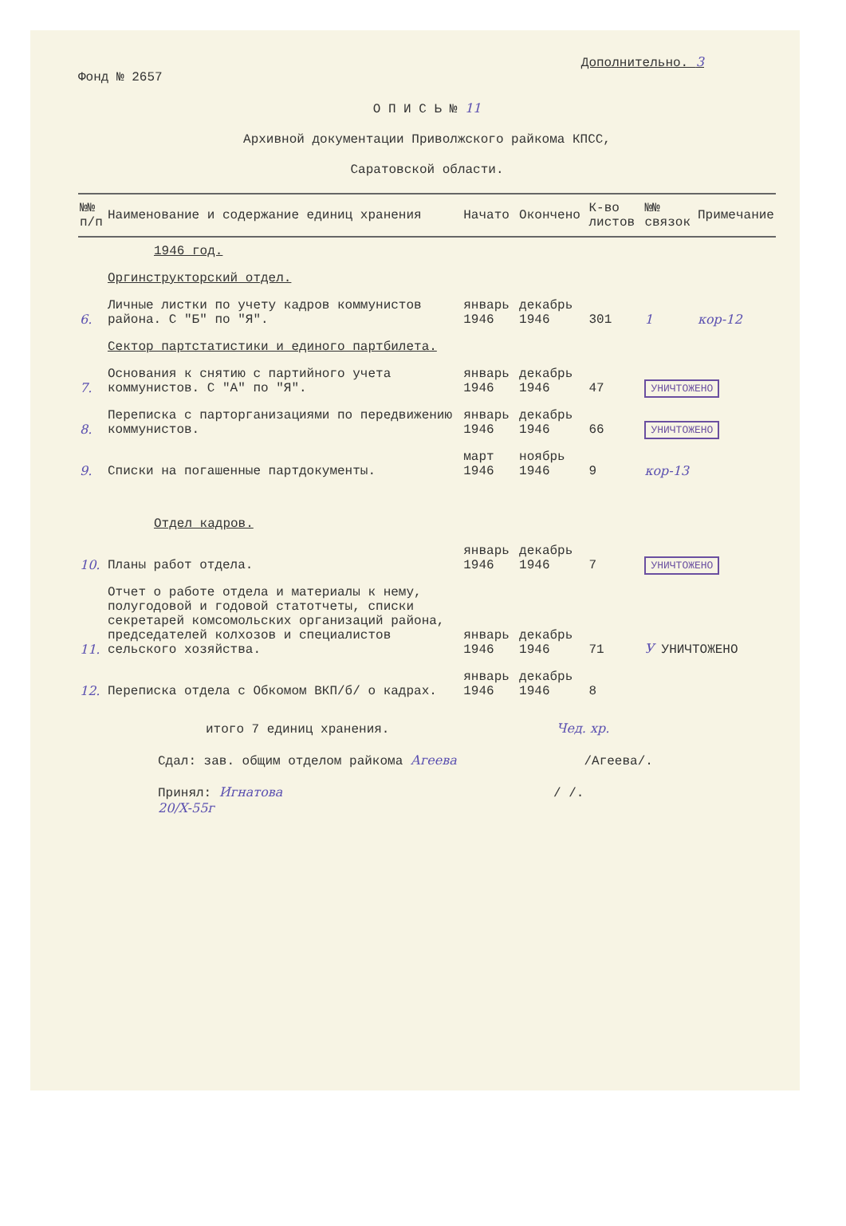Дополнительно. 3
Фонд № 2657
О П И С Ь № 11
Архивной документации Приволжского райкома КПСС,
Саратовской области.
| №№ п/п | Наименование и содержание единиц хранения | Начато | Окончено | К-во листов | №№ связок | Примечание |
| --- | --- | --- | --- | --- | --- | --- |
| | 1946 год. | | | | | |
| | Оргинструкторский отдел. | | | | | |
| 6. | Личные листки по учету кадров коммунистов района. С "Б" по "Я". | январь 1946 | декабрь 1946 | 301 | 1 | кор-12 |
| | Сектор партстатистики и единого партбилета. | | | | | |
| 7. | Основания к снятию с партийного учета коммунистов. С "А" по "Я". | январь 1946 | декабрь 1946 | 47 | УНИЧТОЖЕНО | |
| 8. | Переписка с парторганизациями по передвижению коммунистов. | январь 1946 | декабрь 1946 | 66 | УНИЧТОЖЕНО | |
| 9. | Списки на погашенные партдокументы. | март 1946 | ноябрь 1946 | 9 | кор-13 | |
| | Отдел кадров. | | | | | |
| 10. | Планы работ отдела. | январь 1946 | декабрь 1946 | 7 | УНИЧТОЖЕНО | |
| 11. | Отчет о работе отдела и материалы к нему, полугодовой и годовой статотчеты, списки секретарей комсомольских организаций района, председателей колхозов и специалистов сельского хозяйства. | январь 1946 | декабрь 1946 | 71 | У УНИЧТОЖЕНО | |
| 12. | Переписка отдела с Обкомом ВКП/б/ о кадрах. | январь 1946 | декабрь 1946 | 8 | | |
итого 7 единиц хранения. Чед. хр.
Сдал: зав. общим отделом райкома Агеева /Агеева/.
Принял: Игнатова / /.
20/X-55г